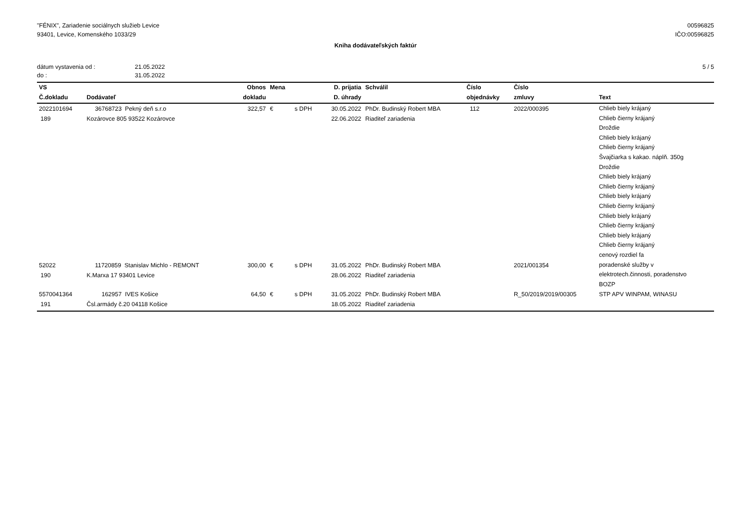"FÉNIX", Zariadenie sociálnych služieb Levice
93401, Levice, Komenského 1033/29
00596825
IČO:00596825
Kniha dodávateľských faktúr
dátum vystavenia od : 21.05.2022
do : 31.05.2022
5 / 5
| VS | | Obnos | Mena | | D. prijatia | Schválil | Číslo | Číslo | |
| --- | --- | --- | --- | --- | --- | --- | --- | --- | --- |
| Č.dokladu | Dodávateľ | dokladu | | | D. úhrady | | objednávky | zmluvy | Text |
| 2022101694 189 | 36768723 Pekný deň s.r.o Kozárovce 805 93522 Kozárovce | 322,57 | € | s DPH | 30.05.2022 22.06.2022 | PhDr. Budinský Robert MBA Riaditeľ zariadenia | 112 | 2022/000395 | Chlieb biely krájaný Chlieb čierny krájaný Droždie Chlieb biely krájaný Chlieb čierny krájaný Švajčiarka s kakao. náplň. 350g Droždie Chlieb biely krájaný Chlieb čierny krájaný Chlieb biely krájaný Chlieb čierny krájaný Chlieb biely krájaný Chlieb čierny krájaný Chlieb biely krájaný Chlieb čierny krájaný cenový rozdiel fa |
| 52022 190 | 11720859 Stanislav Michlo - REMONT K.Marxa 17 93401 Levice | 300,00 | € | s DPH | 31.05.2022 28.06.2022 | PhDr. Budinský Robert MBA Riaditeľ zariadenia | | 2021/001354 | poradenské služby v elektrotech.činnosti, poradenstvo BOZP |
| 5570041364 191 | 162957 IVES Košice Čsl.armády č.20 04118 Košice | 64,50 | € | s DPH | 31.05.2022 18.05.2022 | PhDr. Budinský Robert MBA Riaditeľ zariadenia | | R_50/2019/2019/00305 | STP APV WINPAM, WINASU |